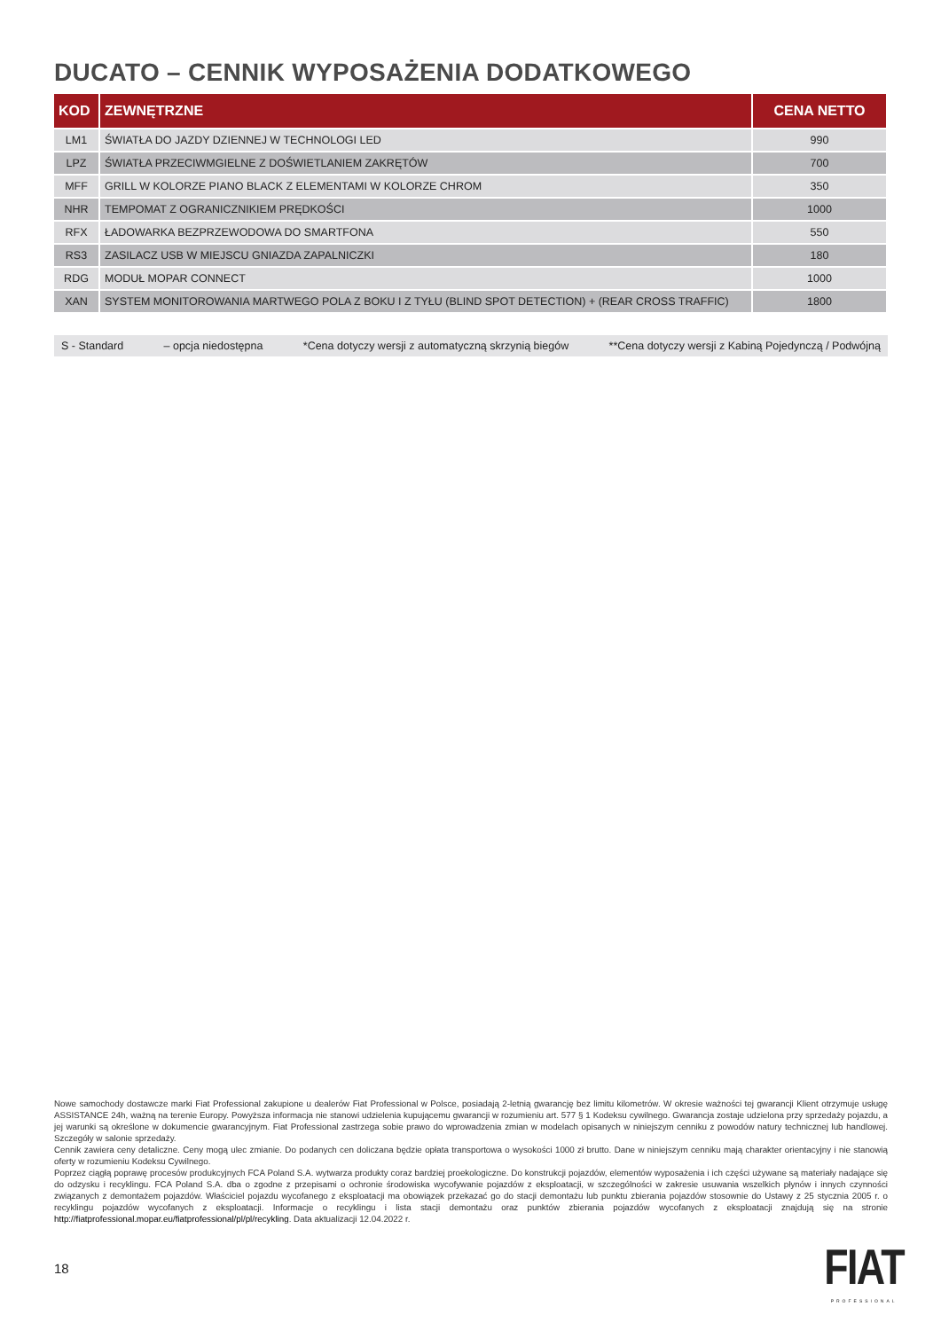DUCATO – CENNIK WYPOSAŻENIA DODATKOWEGO
| KOD | ZEWNĘTRZNE | CENA NETTO |
| --- | --- | --- |
| LM1 | ŚWIATŁA DO JAZDY DZIENNEJ W TECHNOLOGI LED | 990 |
| LPZ | ŚWIATŁA PRZECIWMGIELNE Z DOŚWIETLANIEM ZAKRĘTÓW | 700 |
| MFF | GRILL W KOLORZE PIANO BLACK Z ELEMENTAMI W KOLORZE CHROM | 350 |
| NHR | TEMPOMAT Z OGRANICZNIKIEM PRĘDKOŚCI | 1000 |
| RFX | ŁADOWARKA BEZPRZEWODOWA DO SMARTFONA | 550 |
| RS3 | ZASILACZ USB W MIEJSCU GNIAZDA ZAPALNICZKI | 180 |
| RDG | MODUŁ MOPAR CONNECT | 1000 |
| XAN | SYSTEM MONITOROWANIA MARTWEGO POLA Z BOKU I Z TYŁU (BLIND SPOT DETECTION) + (REAR CROSS TRAFFIC) | 1800 |
S - Standard – opcja niedostępna *Cena dotyczy wersji z automatyczną skrzynią biegów **Cena dotyczy wersji z Kabiną Pojedynczą / Podwójną
Nowe samochody dostawcze marki Fiat Professional zakupione u dealerów Fiat Professional w Polsce, posiadają 2-letnią gwarancję bez limitu kilometrów. W okresie ważności tej gwarancji Klient otrzymuje usługę ASSISTANCE 24h, ważną na terenie Europy. Powyższa informacja nie stanowi udzielenia kupującemu gwarancji w rozumieniu art. 577 § 1 Kodeksu cywilnego. Gwarancja zostaje udzielona przy sprzedaży pojazdu, a jej warunki są określone w dokumencie gwarancyjnym. Fiat Professional zastrzega sobie prawo do wprowadzenia zmian w modelach opisanych w niniejszym cenniku z powodów natury technicznej lub handlowej. Szczegóły w salonie sprzedaży.
Cennik zawiera ceny detaliczne. Ceny mogą ulec zmianie. Do podanych cen doliczana będzie opłata transportowa o wysokości 1000 zł brutto. Dane w niniejszym cenniku mają charakter orientacyjny i nie stanowią oferty w rozumieniu Kodeksu Cywilnego.
Poprzez ciągłą poprawę procesów produkcyjnych FCA Poland S.A. wytwarza produkty coraz bardziej proekologiczne. Do konstrukcji pojazdów, elementów wyposażenia i ich części używane są materiały nadające się do odzysku i recyklingu. FCA Poland S.A. dba o zgodne z przepisami o ochronie środowiska wycofywanie pojazdów z eksploatacji, w szczególności w zakresie usuwania wszelkich płynów i innych czynności związanych z demontażem pojazdów. Właściciel pojazdu wycofanego z eksploatacji ma obowiązek przekazać go do stacji demontażu lub punktu zbierania pojazdów stosownie do Ustawy z 25 stycznia 2005 r. o recyklingu pojazdów wycofanych z eksploatacji. Informacje o recyklingu i lista stacji demontażu oraz punktów zbierania pojazdów wycofanych z eksploatacji znajdują się na stronie http://fiatprofessional.mopar.eu/fiatprofessional/pl/pl/recykling. Data aktualizacji 12.04.2022 r.
18
FIAT
PROFESSIONAL